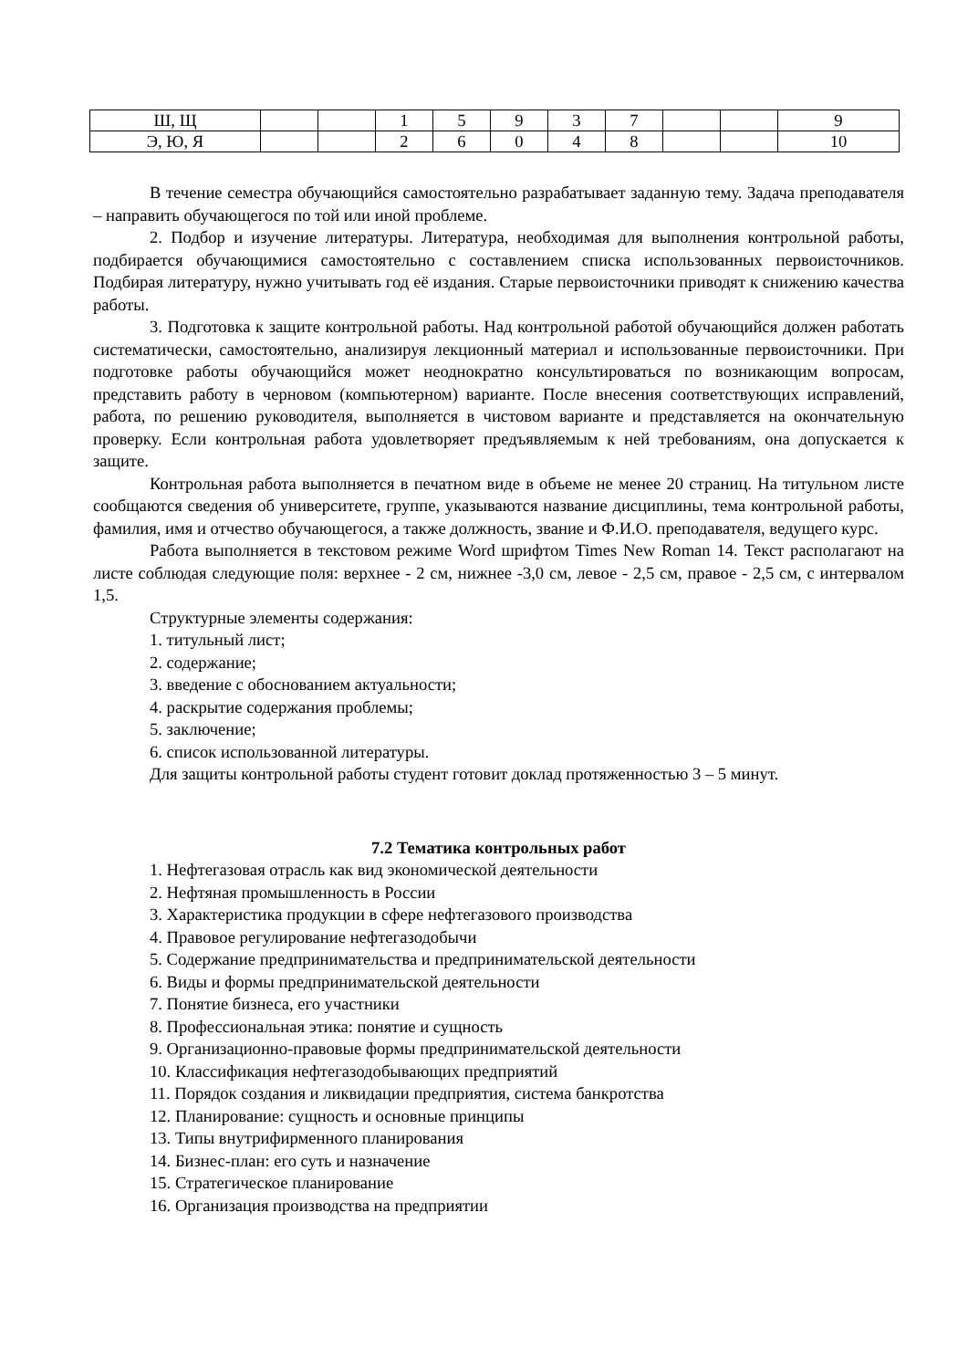| Ш, Щ | | | 1 | 5 | 9 | 3 | 7 | | | 9 |
| Э, Ю, Я | | | 2 | 6 | 0 | 4 | 8 | | | 10 |
В течение семестра обучающийся самостоятельно разрабатывает заданную тему. Задача преподавателя – направить обучающегося по той или иной проблеме.
2. Подбор и изучение литературы. Литература, необходимая для выполнения контрольной работы, подбирается обучающимися самостоятельно с составлением списка использованных первоисточников. Подбирая литературу, нужно учитывать год её издания. Старые первоисточники приводят к снижению качества работы.
3. Подготовка к защите контрольной работы. Над контрольной работой обучающийся должен работать систематически, самостоятельно, анализируя лекционный материал и использованные первоисточники. При подготовке работы обучающийся может неоднократно консультироваться по возникающим вопросам, представить работу в черновом (компьютерном) варианте. После внесения соответствующих исправлений, работа, по решению руководителя, выполняется в чистовом варианте и представляется на окончательную проверку. Если контрольная работа удовлетворяет предъявляемым к ней требованиям, она допускается к защите.
Контрольная работа выполняется в печатном виде в объеме не менее 20 страниц. На титульном листе сообщаются сведения об университете, группе, указываются название дисциплины, тема контрольной работы, фамилия, имя и отчество обучающегося, а также должность, звание и Ф.И.О. преподавателя, ведущего курс.
Работа выполняется в текстовом режиме Word шрифтом Times New Roman 14. Текст располагают на листе соблюдая следующие поля: верхнее - 2 см, нижнее -3,0 см, левое - 2,5 см, правое - 2,5 см, с интервалом 1,5.
Структурные элементы содержания:
1. титульный лист;
2. содержание;
3. введение с обоснованием актуальности;
4. раскрытие содержания проблемы;
5. заключение;
6. список использованной литературы.
Для защиты контрольной работы студент готовит доклад протяженностью 3 – 5 минут.
7.2 Тематика контрольных работ
1. Нефтегазовая отрасль как вид экономической деятельности
2. Нефтяная промышленность в России
3. Характеристика продукции в сфере нефтегазового производства
4. Правовое регулирование нефтегазодобычи
5. Содержание предпринимательства и предпринимательской деятельности
6. Виды и формы предпринимательской деятельности
7. Понятие бизнеса, его участники
8. Профессиональная этика: понятие и сущность
9. Организационно-правовые формы предпринимательской деятельности
10. Классификация нефтегазодобывающих предприятий
11. Порядок создания и ликвидации предприятия, система банкротства
12. Планирование: сущность и основные принципы
13. Типы внутрифирменного планирования
14. Бизнес-план: его суть и назначение
15. Стратегическое планирование
16. Организация производства на предприятии